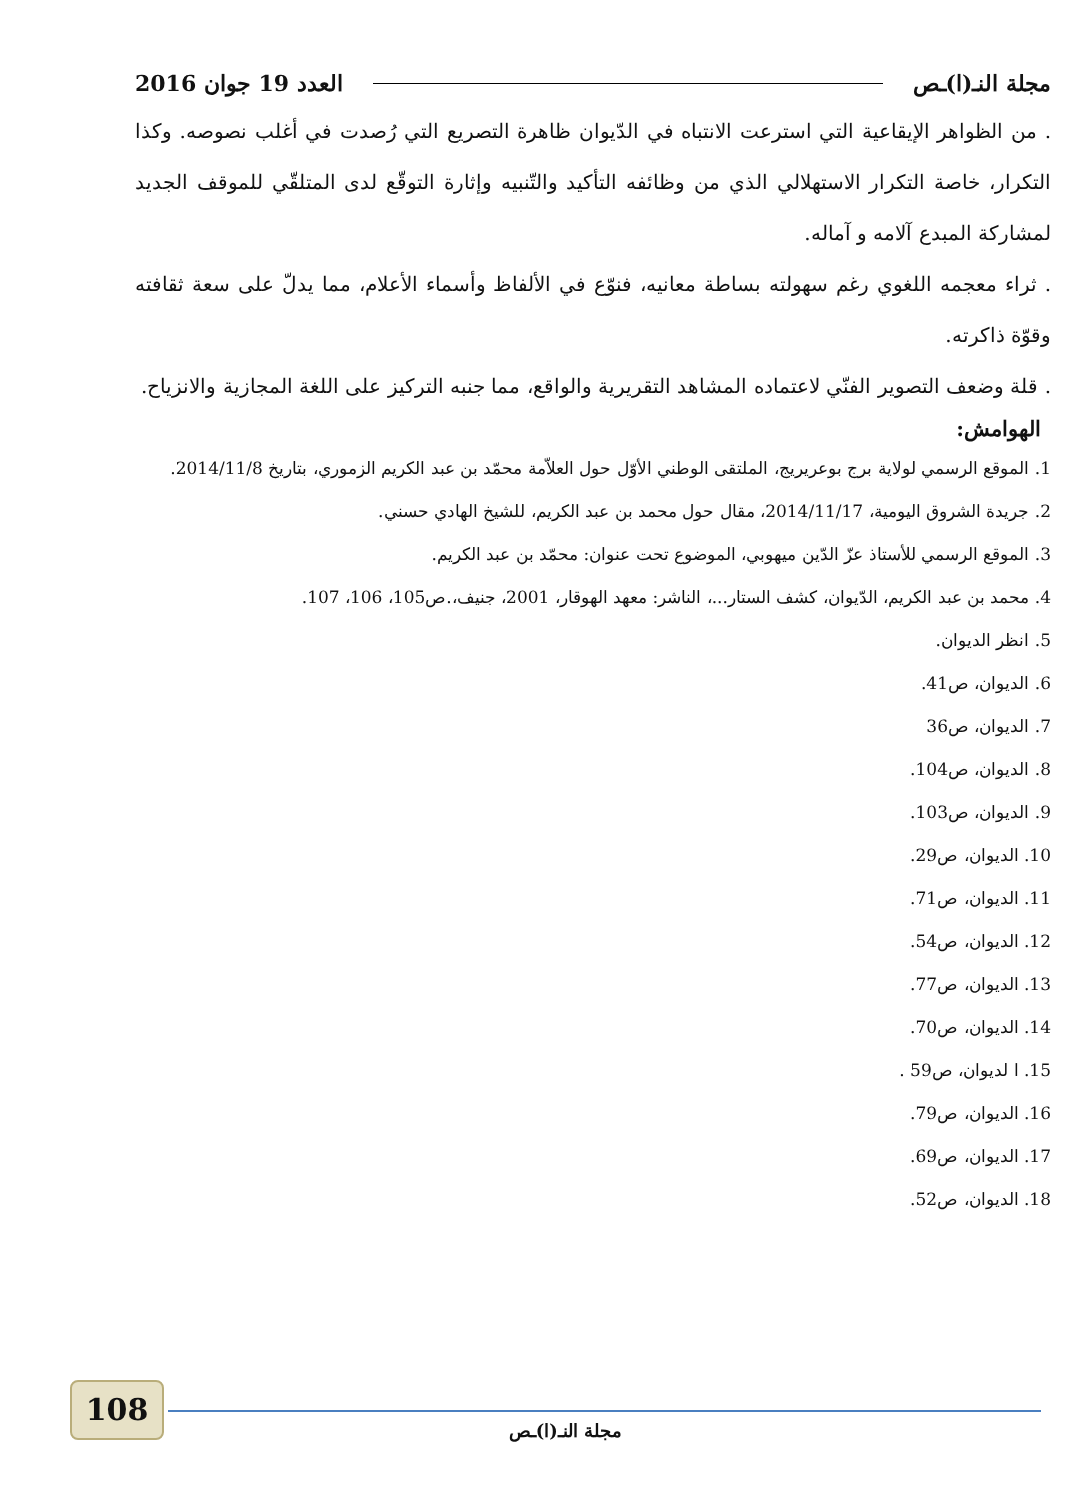مجلة النـ(ا)ـص العدد 19 جوان 2016
. من الظواهر الإيقاعية التي استرعت الانتباه في الدّيوان ظاهرة التصريع التي رُصدت في أغلب نصوصه. وكذا التكرار، خاصة التكرار الاستهلالي الذي من وظائفه التأكيد والتّنبيه وإثارة التوقّع لدى المتلقّي للموقف الجديد لمشاركة المبدع آلامه و آماله.
. ثراء معجمه اللغوي رغم سهولته بساطة معانيه، فنوّع في الألفاظ وأسماء الأعلام، مما يدلّ على سعة ثقافته وقوّة ذاكرته.
. قلة وضعف التصوير الفنّي لاعتماده المشاهد التقريرية والواقع، مما جنبه التركيز على اللغة المجازية والانزياح.
الهوامش:
1. الموقع الرسمي لولاية برج بوعريريج، الملتقى الوطني الأوّل حول العلاّمة محمّد بن عبد الكريم الزموري، بتاريخ 2014/11/8.
2. جريدة الشروق اليومية، 2014/11/17، مقال حول محمد بن عبد الكريم، للشيخ الهادي حسني.
3. الموقع الرسمي للأستاذ عزّ الدّين ميهوبي، الموضوع تحت عنوان: محمّد بن عبد الكريم.
4. محمد بن عبد الكريم، الدّيوان، كشف الستار...، الناشر: معهد الهوقار، 2001، جنيف،.ص105، 106، 107.
5. انظر الديوان.
6. الديوان، ص41.
7. الديوان، ص36
8. الديوان، ص104.
9. الديوان، ص103.
10. الديوان، ص29.
11. الديوان، ص71.
12. الديوان، ص54.
13. الديوان، ص77.
14. الديوان، ص70.
15. ا لديوان، ص59 .
16. الديوان، ص79.
17. الديوان، ص69.
18. الديوان، ص52.
108
مجلة النـ(ا)ـص